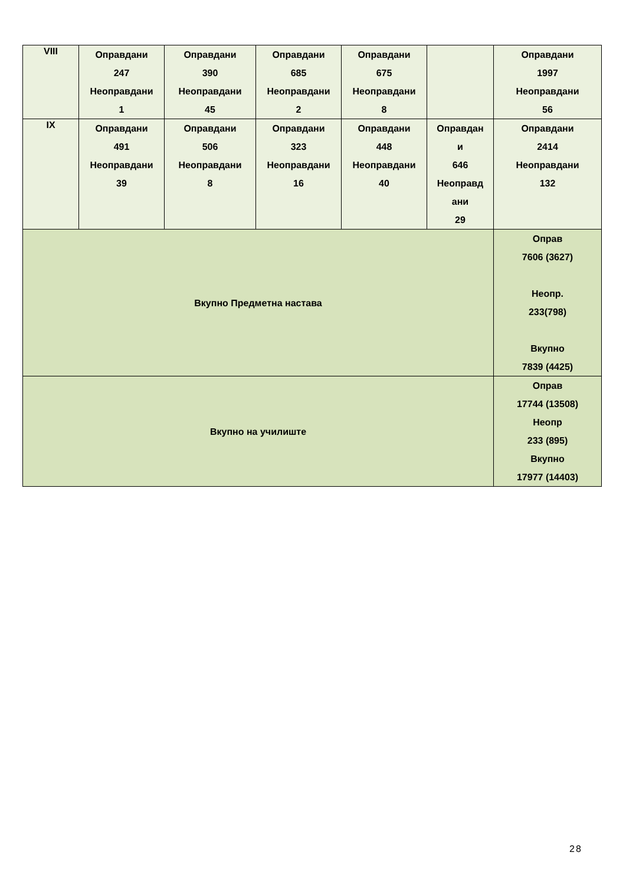| VIII | Оправдани 247 Неоправдани 1 | Оправдани 390 Неоправдани 45 | Оправдани 685 Неоправдани 2 | Оправдани 675 Неоправдани 8 | | Оправдани 1997 Неоправдани 56 |
| IX | Оправдани 491 Неоправдани 39 | Оправдани 506 Неоправдани 8 | Оправдани 323 Неоправдани 16 | Оправдани 448 Неоправдани 40 | Оправдан и 646 Неоправд ани 29 | Оправдани 2414 Неоправдани 132 |
| Вкупно Предметна настава | | | | | | Оправ 7606 (3627) Неопр. 233(798) Вкупно 7839 (4425) |
| Вкупно на училиште | | | | | | Оправ 17744 (13508) Неопр 233 (895) Вкупно 17977 (14403) |
28